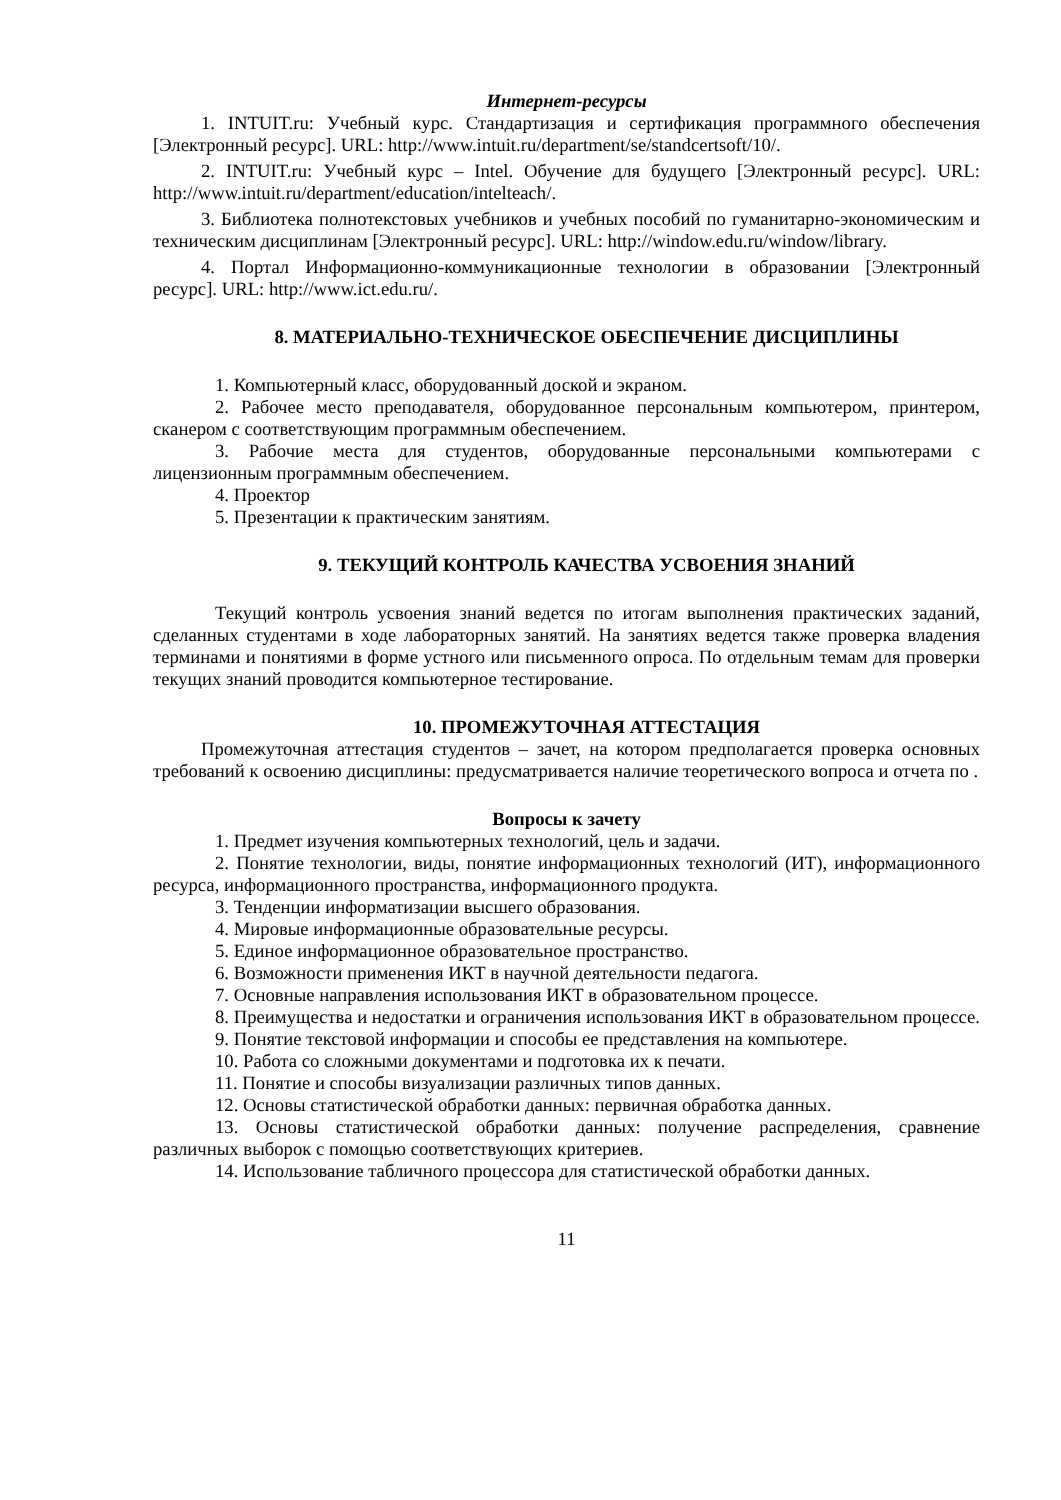Интернет-ресурсы
1. INTUIT.ru: Учебный курс. Стандартизация и сертификация программного обеспечения [Электронный ресурс]. URL: http://www.intuit.ru/department/se/standcertsoft/10/.
2. INTUIT.ru: Учебный курс – Intel. Обучение для будущего [Электронный ресурс]. URL: http://www.intuit.ru/department/education/intelteach/.
3. Библиотека полнотекстовых учебников и учебных пособий по гуманитарно-экономическим и техническим дисциплинам [Электронный ресурс]. URL: http://window.edu.ru/window/library.
4. Портал Информационно-коммуникационные технологии в образовании [Электронный ресурс]. URL: http://www.ict.edu.ru/.
8. МАТЕРИАЛЬНО-ТЕХНИЧЕСКОЕ ОБЕСПЕЧЕНИЕ ДИСЦИПЛИНЫ
1. Компьютерный класс, оборудованный доской и экраном.
2. Рабочее место преподавателя, оборудованное персональным компьютером, принтером, сканером с соответствующим программным обеспечением.
3. Рабочие места для студентов, оборудованные персональными компьютерами с лицензионным программным обеспечением.
4. Проектор
5. Презентации к практическим занятиям.
9. ТЕКУЩИЙ КОНТРОЛЬ КАЧЕСТВА УСВОЕНИЯ ЗНАНИЙ
Текущий контроль усвоения знаний ведется по итогам выполнения практических заданий, сделанных студентами в ходе лабораторных занятий. На занятиях ведется также проверка владения терминами и понятиями в форме устного или письменного опроса. По отдельным темам для проверки текущих знаний проводится компьютерное тестирование.
10. ПРОМЕЖУТОЧНАЯ АТТЕСТАЦИЯ
Промежуточная аттестация студентов – зачет, на котором предполагается проверка основных требований к освоению дисциплины: предусматривается наличие теоретического вопроса и отчета по .
Вопросы к зачету
1. Предмет изучения компьютерных технологий, цель и задачи.
2. Понятие технологии, виды, понятие информационных технологий (ИТ), информационного ресурса, информационного пространства, информационного продукта.
3. Тенденции информатизации высшего образования.
4. Мировые информационные образовательные ресурсы.
5. Единое информационное образовательное пространство.
6. Возможности применения ИКТ в научной деятельности педагога.
7. Основные направления использования ИКТ в образовательном процессе.
8. Преимущества и недостатки и ограничения использования ИКТ в образовательном процессе.
9. Понятие текстовой информации и способы ее представления на компьютере.
10. Работа со сложными документами и подготовка их к печати.
11. Понятие и способы визуализации различных типов данных.
12. Основы статистической обработки данных: первичная обработка данных.
13. Основы статистической обработки данных: получение распределения, сравнение различных выборок с помощью соответствующих критериев.
14. Использование табличного процессора для статистической обработки данных.
11